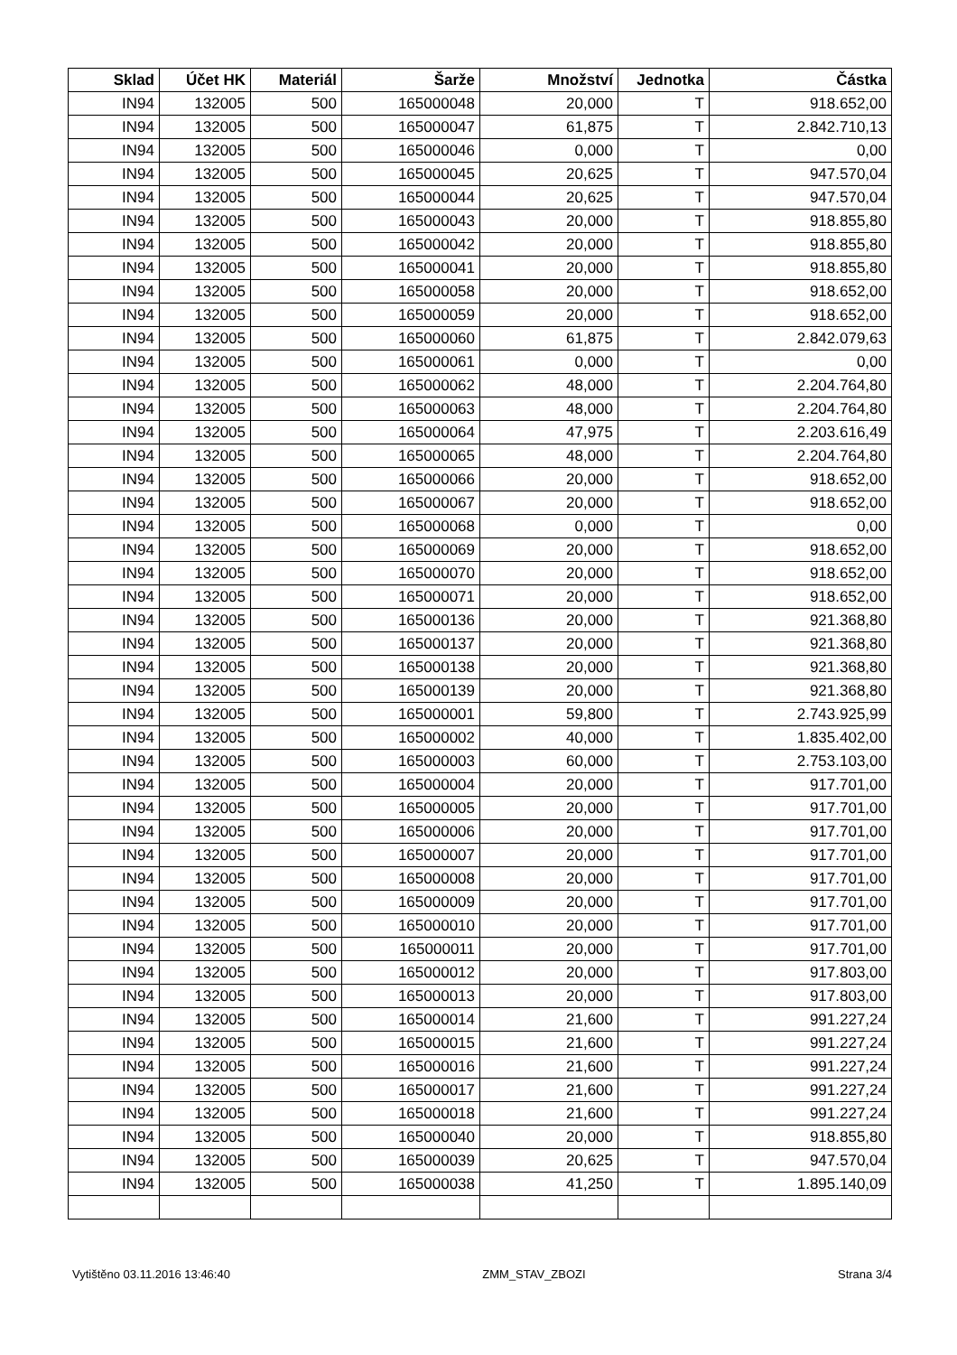| Sklad | Účet HK | Materiál | Šarže | Množství | Jednotka | Částka |
| --- | --- | --- | --- | --- | --- | --- |
| IN94 | 132005 | 500 | 165000048 | 20,000 | T | 918.652,00 |
| IN94 | 132005 | 500 | 165000047 | 61,875 | T | 2.842.710,13 |
| IN94 | 132005 | 500 | 165000046 | 0,000 | T | 0,00 |
| IN94 | 132005 | 500 | 165000045 | 20,625 | T | 947.570,04 |
| IN94 | 132005 | 500 | 165000044 | 20,625 | T | 947.570,04 |
| IN94 | 132005 | 500 | 165000043 | 20,000 | T | 918.855,80 |
| IN94 | 132005 | 500 | 165000042 | 20,000 | T | 918.855,80 |
| IN94 | 132005 | 500 | 165000041 | 20,000 | T | 918.855,80 |
| IN94 | 132005 | 500 | 165000058 | 20,000 | T | 918.652,00 |
| IN94 | 132005 | 500 | 165000059 | 20,000 | T | 918.652,00 |
| IN94 | 132005 | 500 | 165000060 | 61,875 | T | 2.842.079,63 |
| IN94 | 132005 | 500 | 165000061 | 0,000 | T | 0,00 |
| IN94 | 132005 | 500 | 165000062 | 48,000 | T | 2.204.764,80 |
| IN94 | 132005 | 500 | 165000063 | 48,000 | T | 2.204.764,80 |
| IN94 | 132005 | 500 | 165000064 | 47,975 | T | 2.203.616,49 |
| IN94 | 132005 | 500 | 165000065 | 48,000 | T | 2.204.764,80 |
| IN94 | 132005 | 500 | 165000066 | 20,000 | T | 918.652,00 |
| IN94 | 132005 | 500 | 165000067 | 20,000 | T | 918.652,00 |
| IN94 | 132005 | 500 | 165000068 | 0,000 | T | 0,00 |
| IN94 | 132005 | 500 | 165000069 | 20,000 | T | 918.652,00 |
| IN94 | 132005 | 500 | 165000070 | 20,000 | T | 918.652,00 |
| IN94 | 132005 | 500 | 165000071 | 20,000 | T | 918.652,00 |
| IN94 | 132005 | 500 | 165000136 | 20,000 | T | 921.368,80 |
| IN94 | 132005 | 500 | 165000137 | 20,000 | T | 921.368,80 |
| IN94 | 132005 | 500 | 165000138 | 20,000 | T | 921.368,80 |
| IN94 | 132005 | 500 | 165000139 | 20,000 | T | 921.368,80 |
| IN94 | 132005 | 500 | 165000001 | 59,800 | T | 2.743.925,99 |
| IN94 | 132005 | 500 | 165000002 | 40,000 | T | 1.835.402,00 |
| IN94 | 132005 | 500 | 165000003 | 60,000 | T | 2.753.103,00 |
| IN94 | 132005 | 500 | 165000004 | 20,000 | T | 917.701,00 |
| IN94 | 132005 | 500 | 165000005 | 20,000 | T | 917.701,00 |
| IN94 | 132005 | 500 | 165000006 | 20,000 | T | 917.701,00 |
| IN94 | 132005 | 500 | 165000007 | 20,000 | T | 917.701,00 |
| IN94 | 132005 | 500 | 165000008 | 20,000 | T | 917.701,00 |
| IN94 | 132005 | 500 | 165000009 | 20,000 | T | 917.701,00 |
| IN94 | 132005 | 500 | 165000010 | 20,000 | T | 917.701,00 |
| IN94 | 132005 | 500 | 165000011 | 20,000 | T | 917.701,00 |
| IN94 | 132005 | 500 | 165000012 | 20,000 | T | 917.803,00 |
| IN94 | 132005 | 500 | 165000013 | 20,000 | T | 917.803,00 |
| IN94 | 132005 | 500 | 165000014 | 21,600 | T | 991.227,24 |
| IN94 | 132005 | 500 | 165000015 | 21,600 | T | 991.227,24 |
| IN94 | 132005 | 500 | 165000016 | 21,600 | T | 991.227,24 |
| IN94 | 132005 | 500 | 165000017 | 21,600 | T | 991.227,24 |
| IN94 | 132005 | 500 | 165000018 | 21,600 | T | 991.227,24 |
| IN94 | 132005 | 500 | 165000040 | 20,000 | T | 918.855,80 |
| IN94 | 132005 | 500 | 165000039 | 20,625 | T | 947.570,04 |
| IN94 | 132005 | 500 | 165000038 | 41,250 | T | 1.895.140,09 |
Vytištěno 03.11.2016 13:46:40 ZMM_STAV_ZBOZI Strana 3/4